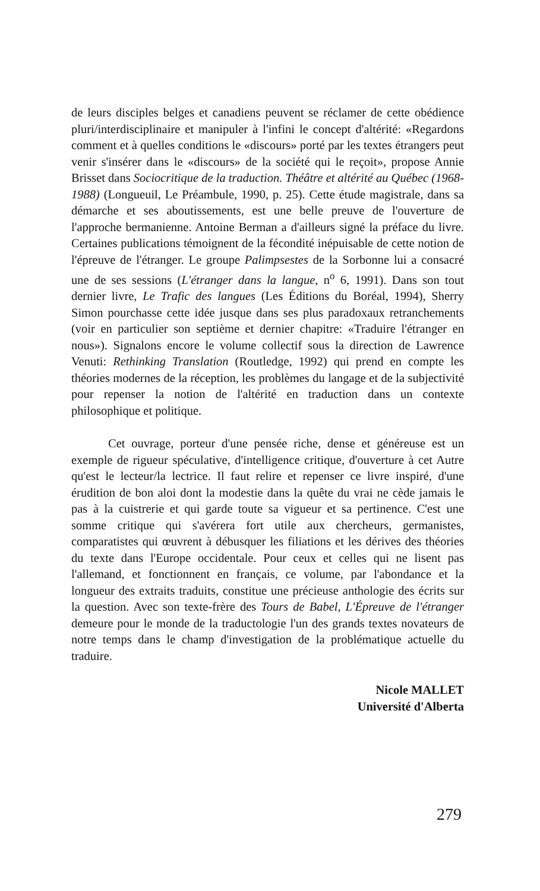de leurs disciples belges et canadiens peuvent se réclamer de cette obédience pluri/interdisciplinaire et manipuler à l'infini le concept d'altérité: «Regardons comment et à quelles conditions le «discours» porté par les textes étrangers peut venir s'insérer dans le «discours» de la société qui le reçoit», propose Annie Brisset dans Sociocritique de la traduction. Théâtre et altérité au Québec (1968-1988) (Longueuil, Le Préambule, 1990, p. 25). Cette étude magistrale, dans sa démarche et ses aboutissements, est une belle preuve de l'ouverture de l'approche bermanienne. Antoine Berman a d'ailleurs signé la préface du livre. Certaines publications témoignent de la fécondité inépuisable de cette notion de l'épreuve de l'étranger. Le groupe Palimpsestes de la Sorbonne lui a consacré une de ses sessions (L'étranger dans la langue, n<sup>o</sup> 6, 1991). Dans son tout dernier livre, Le Trafic des langues (Les Éditions du Boréal, 1994), Sherry Simon pourchasse cette idée jusque dans ses plus paradoxaux retranchements (voir en particulier son septième et dernier chapitre: «Traduire l'étranger en nous»). Signalons encore le volume collectif sous la direction de Lawrence Venuti: Rethinking Translation (Routledge, 1992) qui prend en compte les théories modernes de la réception, les problèmes du langage et de la subjectivité pour repenser la notion de l'altérité en traduction dans un contexte philosophique et politique.
Cet ouvrage, porteur d'une pensée riche, dense et généreuse est un exemple de rigueur spéculative, d'intelligence critique, d'ouverture à cet Autre qu'est le lecteur/la lectrice. Il faut relire et repenser ce livre inspiré, d'une érudition de bon aloi dont la modestie dans la quête du vrai ne cède jamais le pas à la cuistrerie et qui garde toute sa vigueur et sa pertinence. C'est une somme critique qui s'avérera fort utile aux chercheurs, germanistes, comparatistes qui œuvrent à débusquer les filiations et les dérives des théories du texte dans l'Europe occidentale. Pour ceux et celles qui ne lisent pas l'allemand, et fonctionnent en français, ce volume, par l'abondance et la longueur des extraits traduits, constitue une précieuse anthologie des écrits sur la question. Avec son texte-frère des Tours de Babel, L'Épreuve de l'étranger demeure pour le monde de la traductologie l'un des grands textes novateurs de notre temps dans le champ d'investigation de la problématique actuelle du traduire.
Nicole MALLET
Université d'Alberta
279